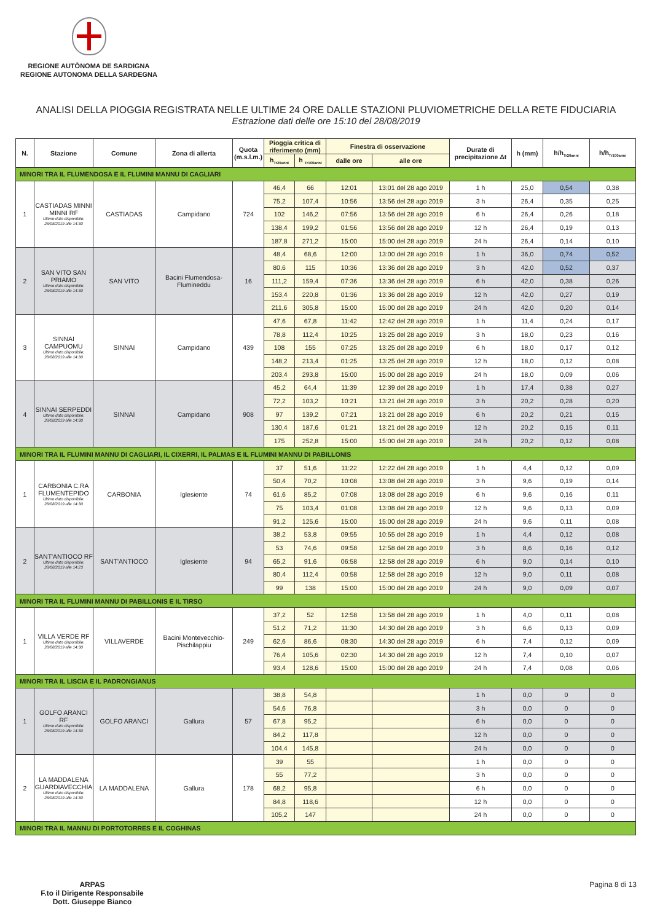REGIONE AUTÒNOMA DE SARDIGNA
REGIONE AUTONOMA DELLA SARDEGNA
ANALISI DELLA PIOGGIA REGISTRATA NELLE ULTIME 24 ORE DALLE STAZIONI PLUVIOMETRICHE DELLA RETE FIDUCIARIA
Estrazione dati delle ore 15:10 del 28/08/2019
| N. | Stazione | Comune | Zona di allerta | Quota (m.s.l.m.) | Pioggia critica di riferimento (mm) | | Finestra di osservazione | | Durate di precipitazione Δt | h (mm) | h/h<sub>Tr20anni</sub> | h/h<sub>Tr100anni</sub> |
| --- | --- | --- | --- | --- | --- | --- | --- | --- | --- | --- | --- | --- |
| | | | | | h<sub>Tr20anni</sub> | h <sub>Tr100anni</sub> | dalle ore | alle ore | | | | |
| MINORI TRA IL FLUMENDOSA E IL FLUMINI MANNU DI CAGLIARI | | | | | | | | | | | | |
| 1 | CASTIADAS MINNI MINNI RF Ultimo dato disponibile: 28/08/2019 alle 14:30 | CASTIADAS | Campidano | 724 | 46,4 | 66 | 12:01 | 13:01 del 28 ago 2019 | 1 h | 25,0 | 0,54 | 0,38 |
| | | | | | 75,2 | 107,4 | 10:56 | 13:56 del 28 ago 2019 | 3 h | 26,4 | 0,35 | 0,25 |
| | | | | | 102 | 146,2 | 07:56 | 13:56 del 28 ago 2019 | 6 h | 26,4 | 0,26 | 0,18 |
| | | | | | 138,4 | 199,2 | 01:56 | 13:56 del 28 ago 2019 | 12 h | 26,4 | 0,19 | 0,13 |
| | | | | | 187,8 | 271,2 | 15:00 | 15:00 del 28 ago 2019 | 24 h | 26,4 | 0,14 | 0,10 |
| 2 | SAN VITO SAN PRIAMO Ultimo dato disponibile: 28/08/2019 alle 14:30 | SAN VITO | Bacini Flumendosa-Flumineddu | 16 | 48,4 | 68,6 | 12:00 | 13:00 del 28 ago 2019 | 1 h | 36,0 | 0,74 | 0,52 |
| | | | | | 80,6 | 115 | 10:36 | 13:36 del 28 ago 2019 | 3 h | 42,0 | 0,52 | 0,37 |
| | | | | | 111,2 | 159,4 | 07:36 | 13:36 del 28 ago 2019 | 6 h | 42,0 | 0,38 | 0,26 |
| | | | | | 153,4 | 220,8 | 01:36 | 13:36 del 28 ago 2019 | 12 h | 42,0 | 0,27 | 0,19 |
| | | | | | 211,6 | 305,8 | 15:00 | 15:00 del 28 ago 2019 | 24 h | 42,0 | 0,20 | 0,14 |
| 3 | SINNAI CAMPUOMU Ultimo dato disponibile: 28/08/2019 alle 14:30 | SINNAI | Campidano | 439 | 47,6 | 67,8 | 11:42 | 12:42 del 28 ago 2019 | 1 h | 11,4 | 0,24 | 0,17 |
| | | | | | 78,8 | 112,4 | 10:25 | 13:25 del 28 ago 2019 | 3 h | 18,0 | 0,23 | 0,16 |
| | | | | | 108 | 155 | 07:25 | 13:25 del 28 ago 2019 | 6 h | 18,0 | 0,17 | 0,12 |
| | | | | | 148,2 | 213,4 | 01:25 | 13:25 del 28 ago 2019 | 12 h | 18,0 | 0,12 | 0,08 |
| | | | | | 203,4 | 293,8 | 15:00 | 15:00 del 28 ago 2019 | 24 h | 18,0 | 0,09 | 0,06 |
| 4 | SINNAI SERPEDDI Ultimo dato disponibile: 28/08/2019 alle 14:30 | SINNAI | Campidano | 908 | 45,2 | 64,4 | 11:39 | 12:39 del 28 ago 2019 | 1 h | 17,4 | 0,38 | 0,27 |
| | | | | | 72,2 | 103,2 | 10:21 | 13:21 del 28 ago 2019 | 3 h | 20,2 | 0,28 | 0,20 |
| | | | | | 97 | 139,2 | 07:21 | 13:21 del 28 ago 2019 | 6 h | 20,2 | 0,21 | 0,15 |
| | | | | | 130,4 | 187,6 | 01:21 | 13:21 del 28 ago 2019 | 12 h | 20,2 | 0,15 | 0,11 |
| | | | | | 175 | 252,8 | 15:00 | 15:00 del 28 ago 2019 | 24 h | 20,2 | 0,12 | 0,08 |
| MINORI TRA IL FLUMINI MANNU DI CAGLIARI, IL CIXERRI, IL PALMAS E IL FLUMINI MANNU DI PABILLONIS | | | | | | | | | | | | |
| 1 | CARBONIA C.RA FLUMENTEPIDO Ultimo dato disponibile: 28/08/2019 alle 14:30 | CARBONIA | Iglesiente | 74 | 37 | 51,6 | 11:22 | 12:22 del 28 ago 2019 | 1 h | 4,4 | 0,12 | 0,09 |
| | | | | | 50,4 | 70,2 | 10:08 | 13:08 del 28 ago 2019 | 3 h | 9,6 | 0,19 | 0,14 |
| | | | | | 61,6 | 85,2 | 07:08 | 13:08 del 28 ago 2019 | 6 h | 9,6 | 0,16 | 0,11 |
| | | | | | 75 | 103,4 | 01:08 | 13:08 del 28 ago 2019 | 12 h | 9,6 | 0,13 | 0,09 |
| | | | | | 91,2 | 125,6 | 15:00 | 15:00 del 28 ago 2019 | 24 h | 9,6 | 0,11 | 0,08 |
| 2 | SANT'ANTIOCO RF Ultimo dato disponibile: 28/08/2019 alle 14:23 | SANT'ANTIOCO | Iglesiente | 94 | 38,2 | 53,8 | 09:55 | 10:55 del 28 ago 2019 | 1 h | 4,4 | 0,12 | 0,08 |
| | | | | | 53 | 74,6 | 09:58 | 12:58 del 28 ago 2019 | 3 h | 8,6 | 0,16 | 0,12 |
| | | | | | 65,2 | 91,6 | 06:58 | 12:58 del 28 ago 2019 | 6 h | 9,0 | 0,14 | 0,10 |
| | | | | | 80,4 | 112,4 | 00:58 | 12:58 del 28 ago 2019 | 12 h | 9,0 | 0,11 | 0,08 |
| | | | | | 99 | 138 | 15:00 | 15:00 del 28 ago 2019 | 24 h | 9,0 | 0,09 | 0,07 |
| MINORI TRA IL FLUMINI MANNU DI PABILLONIS E IL TIRSO | | | | | | | | | | | | |
| 1 | VILLA VERDE RF Ultimo dato disponibile: 28/08/2019 alle 14:30 | VILLAVERDE | Bacini Montevecchio-Pischilappiu | 249 | 37,2 | 52 | 12:58 | 13:58 del 28 ago 2019 | 1 h | 4,0 | 0,11 | 0,08 |
| | | | | | 51,2 | 71,2 | 11:30 | 14:30 del 28 ago 2019 | 3 h | 6,6 | 0,13 | 0,09 |
| | | | | | 62,6 | 86,6 | 08:30 | 14:30 del 28 ago 2019 | 6 h | 7,4 | 0,12 | 0,09 |
| | | | | | 76,4 | 105,6 | 02:30 | 14:30 del 28 ago 2019 | 12 h | 7,4 | 0,10 | 0,07 |
| | | | | | 93,4 | 128,6 | 15:00 | 15:00 del 28 ago 2019 | 24 h | 7,4 | 0,08 | 0,06 |
| MINORI TRA IL LISCIA E IL PADRONGIANUS | | | | | | | | | | | | |
| 1 | GOLFO ARANCI RF Ultimo dato disponibile: 28/08/2019 alle 14:30 | GOLFO ARANCI | Gallura | 57 | 38,8 | 54,8 | | | 1 h | 0,0 | 0 | 0 |
| | | | | | 54,6 | 76,8 | | | 3 h | 0,0 | 0 | 0 |
| | | | | | 67,8 | 95,2 | | | 6 h | 0,0 | 0 | 0 |
| | | | | | 84,2 | 117,8 | | | 12 h | 0,0 | 0 | 0 |
| | | | | | 104,4 | 145,8 | | | 24 h | 0,0 | 0 | 0 |
| 2 | LA MADDALENA GUARDIAVECCHIA Ultimo dato disponibile: 28/08/2019 alle 14:30 | LA MADDALENA | Gallura | 178 | 39 | 55 | | | 1 h | 0,0 | 0 | 0 |
| | | | | | 55 | 77,2 | | | 3 h | 0,0 | 0 | 0 |
| | | | | | 68,2 | 95,8 | | | 6 h | 0,0 | 0 | 0 |
| | | | | | 84,8 | 118,6 | | | 12 h | 0,0 | 0 | 0 |
| | | | | | 105,2 | 147 | | | 24 h | 0,0 | 0 | 0 |
| MINORI TRA IL MANNU DI PORTOTORRES E IL COGHINAS | | | | | | | | | | | | |
ARPAS
F.to il Dirigente Responsabile
Dott. Giuseppe Bianco
Pagina 8 di 13